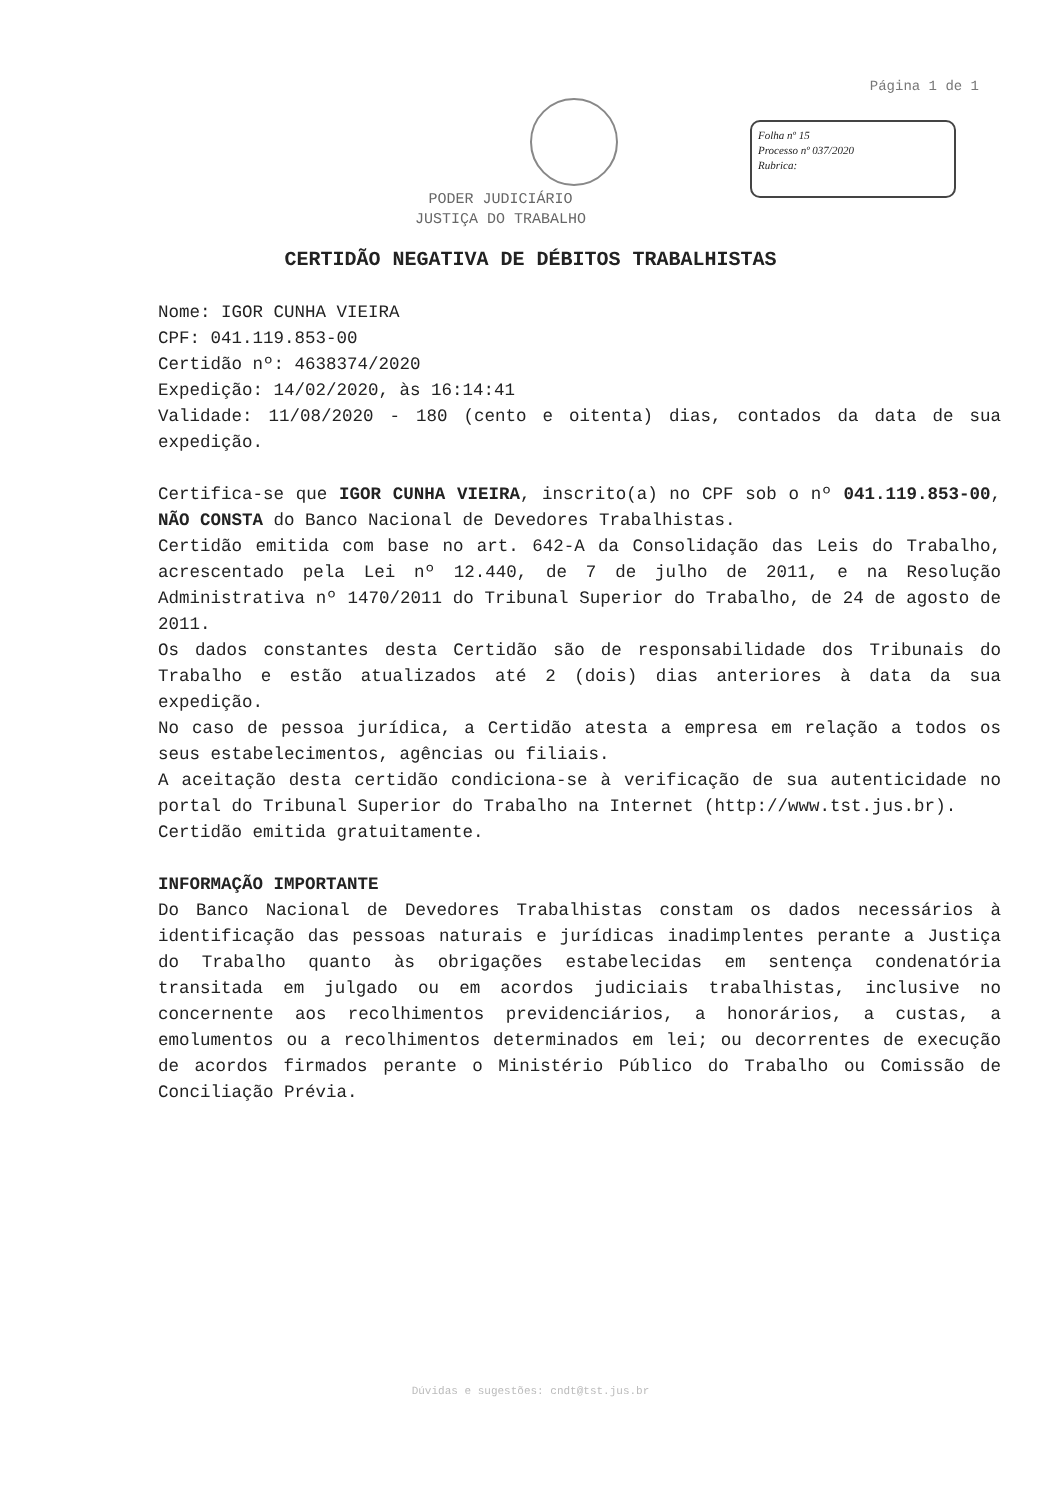Página 1 de 1
Folha nº 15
Processo nº 037/2020
Rubrica:
PODER JUDICIÁRIO
JUSTIÇA DO TRABALHO
CERTIDÃO NEGATIVA DE DÉBITOS TRABALHISTAS
Nome: IGOR CUNHA VIEIRA
CPF: 041.119.853-00
Certidão nº: 4638374/2020
Expedição: 14/02/2020, às 16:14:41
Validade: 11/08/2020 - 180 (cento e oitenta) dias, contados da data de sua expedição.
Certifica-se que IGOR CUNHA VIEIRA, inscrito(a) no CPF sob o nº 041.119.853-00, NÃO CONSTA do Banco Nacional de Devedores Trabalhistas.
Certidão emitida com base no art. 642-A da Consolidação das Leis do Trabalho, acrescentado pela Lei nº 12.440, de 7 de julho de 2011, e na Resolução Administrativa nº 1470/2011 do Tribunal Superior do Trabalho, de 24 de agosto de 2011.
Os dados constantes desta Certidão são de responsabilidade dos Tribunais do Trabalho e estão atualizados até 2 (dois) dias anteriores à data da sua expedição.
No caso de pessoa jurídica, a Certidão atesta a empresa em relação a todos os seus estabelecimentos, agências ou filiais.
A aceitação desta certidão condiciona-se à verificação de sua autenticidade no portal do Tribunal Superior do Trabalho na Internet (http://www.tst.jus.br).
Certidão emitida gratuitamente.
INFORMAÇÃO IMPORTANTE
Do Banco Nacional de Devedores Trabalhistas constam os dados necessários à identificação das pessoas naturais e jurídicas inadimplentes perante a Justiça do Trabalho quanto às obrigações estabelecidas em sentença condenatória transitada em julgado ou em acordos judiciais trabalhistas, inclusive no concernente aos recolhimentos previdenciários, a honorários, a custas, a emolumentos ou a recolhimentos determinados em lei; ou decorrentes de execução de acordos firmados perante o Ministério Público do Trabalho ou Comissão de Conciliação Prévia.
Dúvidas e sugestões: cndt@tst.jus.br